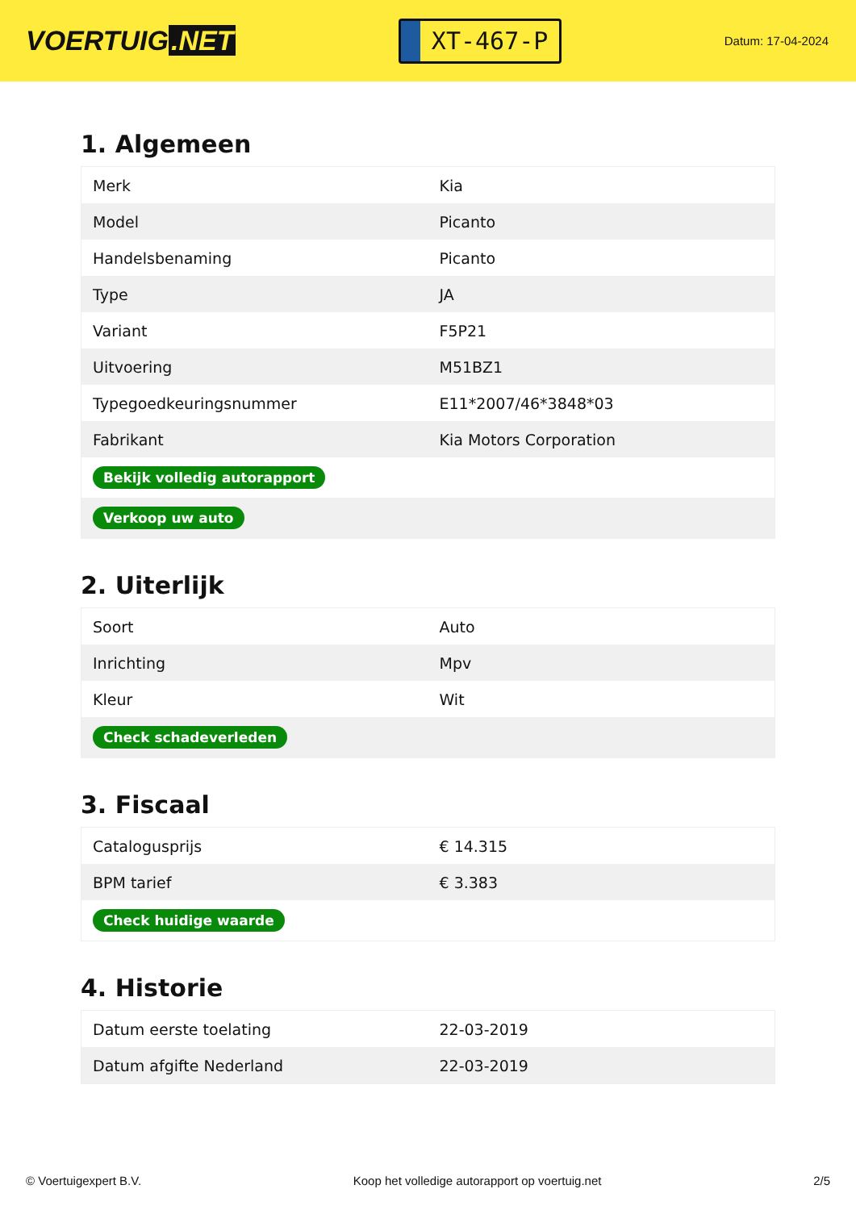VOERTUIG.NET
XT-467-P
Datum: 17-04-2024
1. Algemeen
| Merk | Kia |
| Model | Picanto |
| Handelsbenaming | Picanto |
| Type | JA |
| Variant | F5P21 |
| Uitvoering | M51BZ1 |
| Typegoedkeuringsnummer | E11*2007/46*3848*03 |
| Fabrikant | Kia Motors Corporation |
| Bekijk volledig autorapport | |
| Verkoop uw auto | |
2. Uiterlijk
| Soort | Auto |
| Inrichting | Mpv |
| Kleur | Wit |
| Check schadeverleden | |
3. Fiscaal
| Catalogusprijs | € 14.315 |
| BPM tarief | € 3.383 |
| Check huidige waarde | |
4. Historie
| Datum eerste toelating | 22-03-2019 |
| Datum afgifte Nederland | 22-03-2019 |
© Voertuigexpert B.V. Koop het volledige autorapport op voertuig.net 2/5